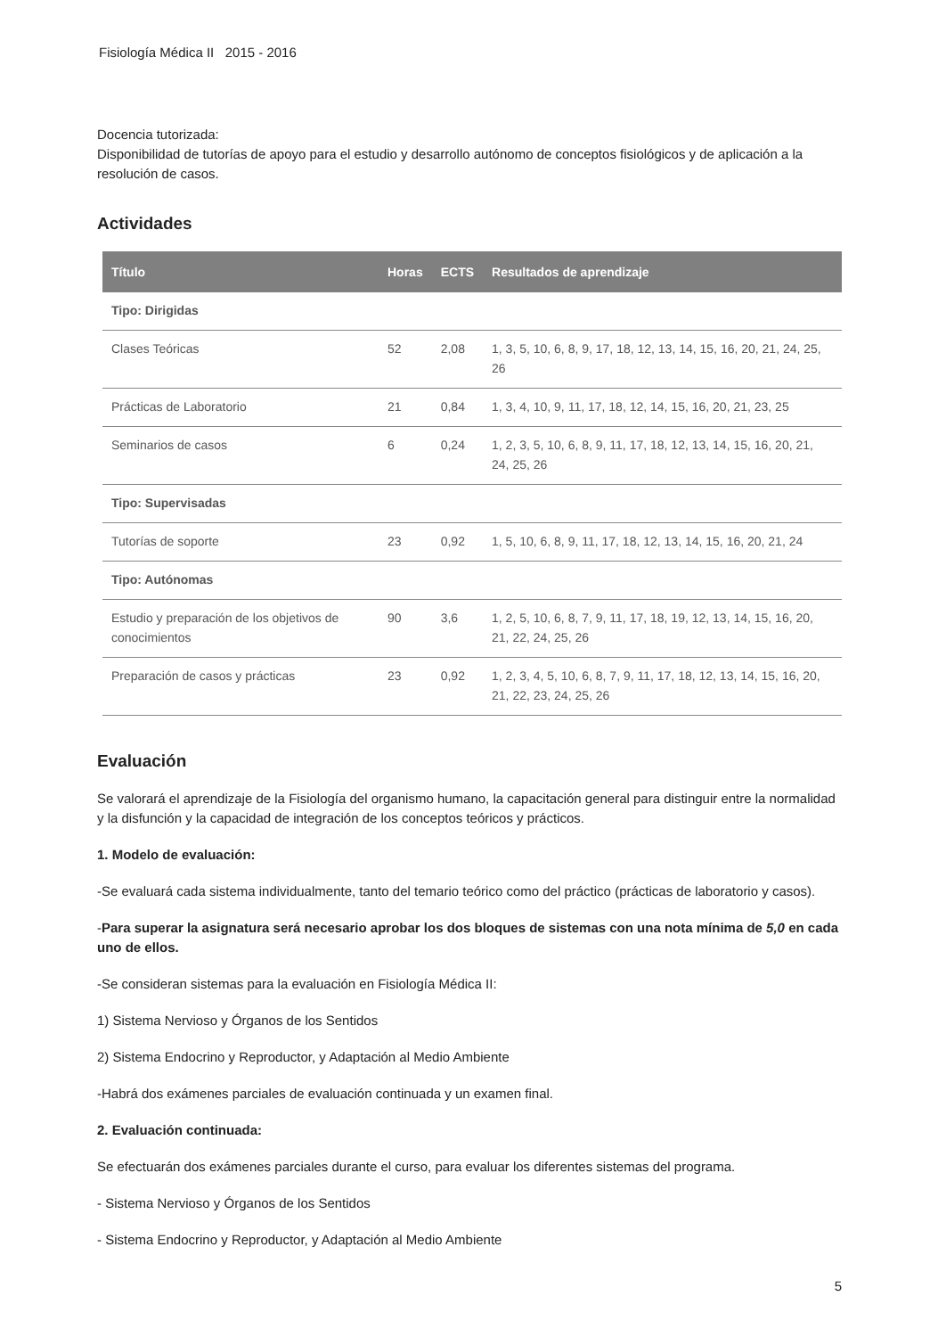Fisiología Médica II 2015 - 2016
Docencia tutorizada:
Disponibilidad de tutorías de apoyo para el estudio y desarrollo autónomo de conceptos fisiológicos y de aplicación a la resolución de casos.
Actividades
| Título | Horas | ECTS | Resultados de aprendizaje |
| --- | --- | --- | --- |
| Tipo: Dirigidas | | | |
| Clases Teóricas | 52 | 2,08 | 1, 3, 5, 10, 6, 8, 9, 17, 18, 12, 13, 14, 15, 16, 20, 21, 24, 25, 26 |
| Prácticas de Laboratorio | 21 | 0,84 | 1, 3, 4, 10, 9, 11, 17, 18, 12, 14, 15, 16, 20, 21, 23, 25 |
| Seminarios de casos | 6 | 0,24 | 1, 2, 3, 5, 10, 6, 8, 9, 11, 17, 18, 12, 13, 14, 15, 16, 20, 21, 24, 25, 26 |
| Tipo: Supervisadas | | | |
| Tutorías de soporte | 23 | 0,92 | 1, 5, 10, 6, 8, 9, 11, 17, 18, 12, 13, 14, 15, 16, 20, 21, 24 |
| Tipo: Autónomas | | | |
| Estudio y preparación de los objetivos de conocimientos | 90 | 3,6 | 1, 2, 5, 10, 6, 8, 7, 9, 11, 17, 18, 19, 12, 13, 14, 15, 16, 20, 21, 22, 24, 25, 26 |
| Preparación de casos y prácticas | 23 | 0,92 | 1, 2, 3, 4, 5, 10, 6, 8, 7, 9, 11, 17, 18, 12, 13, 14, 15, 16, 20, 21, 22, 23, 24, 25, 26 |
Evaluación
Se valorará el aprendizaje de la Fisiología del organismo humano, la capacitación general para distinguir entre la normalidad y la disfunción y la capacidad de integración de los conceptos teóricos y prácticos.
1. Modelo de evaluación:
-Se evaluará cada sistema individualmente, tanto del temario teórico como del práctico (prácticas de laboratorio y casos).
-Para superar la asignatura será necesario aprobar los dos bloques de sistemas con una nota mínima de 5,0 en cada uno de ellos.
-Se consideran sistemas para la evaluación en Fisiología Médica II:
1) Sistema Nervioso y Órganos de los Sentidos
2) Sistema Endocrino y Reproductor, y Adaptación al Medio Ambiente
-Habrá dos exámenes parciales de evaluación continuada y un examen final.
2. Evaluación continuada:
Se efectuarán dos exámenes parciales durante el curso, para evaluar los diferentes sistemas del programa.
- Sistema Nervioso y Órganos de los Sentidos
- Sistema Endocrino y Reproductor, y Adaptación al Medio Ambiente
5